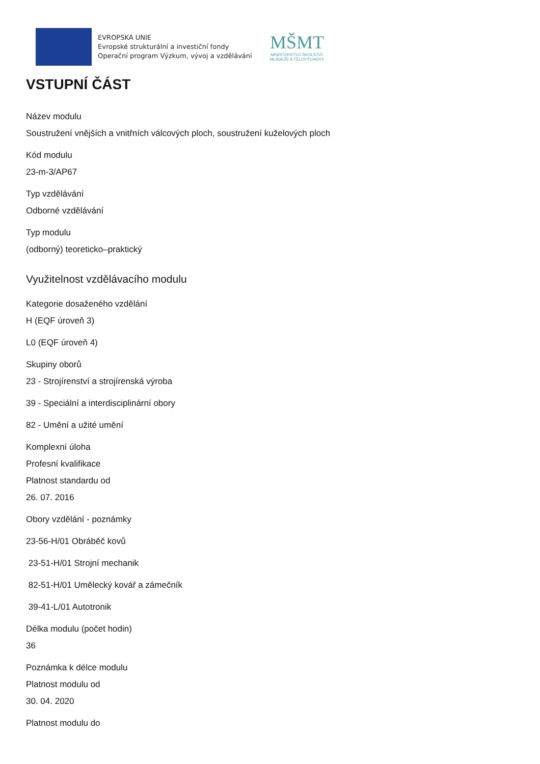EVROPSKÁ UNIE
Evropské strukturální a investiční fondy
Operační program Výzkum, vývoj a vzdělávání
MŠMT
MINISTERSTVO ŠKOLSTVÍ,
MLÁDEŽE A TĚLOVÝCHOVY
VSTUPNÍ ČÁST
Název modulu
Soustružení vnějších a vnitřních válcových ploch, soustružení kuželových ploch
Kód modulu
23-m-3/AP67
Typ vzdělávání
Odborné vzdělávání
Typ modulu
(odborný) teoreticko–praktický
Využitelnost vzdělávacího modulu
Kategorie dosaženého vzdělání
H (EQF úroveň 3)
L0 (EQF úroveň 4)
Skupiny oborů
23 - Strojírenství a strojírenská výroba
39 - Speciální a interdisciplinární obory
82 - Umění a užité umění
Komplexní úloha
Profesní kvalifikace
Platnost standardu od
26. 07. 2016
Obory vzdělání - poznámky
23-56-H/01 Obráběč kovů
23-51-H/01 Strojní mechanik
82-51-H/01 Umělecký kovář a zámečník
39-41-L/01 Autotronik
Délka modulu (počet hodin)
36
Poznámka k délce modulu
Platnost modulu od
30. 04. 2020
Platnost modulu do